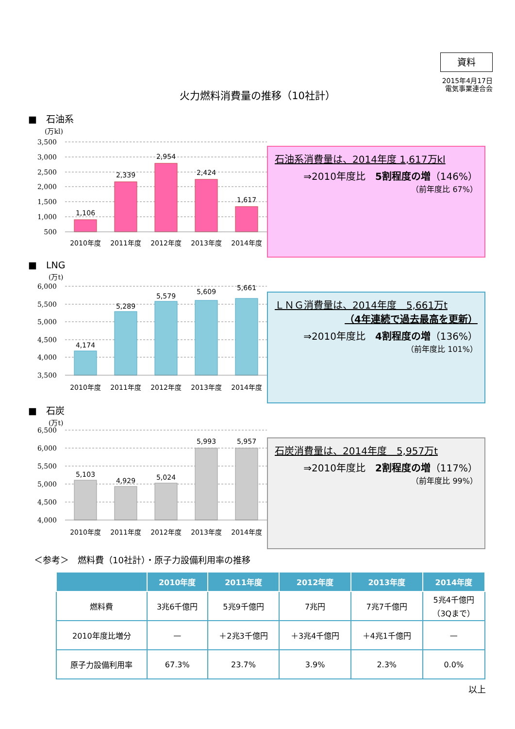資料
2015年4月17日
電気事業連合会
火力燃料消費量の推移（10社計）
■　石油系
(万kl)
3,500
3,000
2,500
2,000
1,500
1,000
500
1,106
2,339
2,954
2,424
1,617
2010年度
2011年度
2012年度
2013年度
2014年度
石油系消費量は、2014年度 1,617万kl
⇒2010年度比　5割程度の増（146%）
（前年度比 67%）
■　LNG
(万t)
6,000
5,500
5,000
4,500
4,000
3,500
4,174
5,289
5,579
5,609
5,661
2010年度
2011年度
2012年度
2013年度
2014年度
ＬＮＧ消費量は、2014年度　5,661万t
（4年連続で過去最高を更新）
⇒2010年度比　4割程度の増（136%）
（前年度比 101%）
■　石炭
(万t)
6,500
6,000
5,500
5,000
4,500
4,000
5,103
4,929
5,024
5,993
5,957
2010年度
2011年度
2012年度
2013年度
2014年度
石炭消費量は、2014年度　5,957万t
⇒2010年度比　2割程度の増（117%）
（前年度比 99%）
＜参考＞　燃料費（10社計）・原子力設備利用率の推移
| | 2010年度 | 2011年度 | 2012年度 | 2013年度 | 2014年度 |
| --- | --- | --- | --- | --- | --- |
| 燃料費 | 3兆6千億円 | 5兆9千億円 | 7兆円 | 7兆7千億円 | 5兆4千億円 （3Qまで） |
| 2010年度比増分 | — | ＋2兆3千億円 | ＋3兆4千億円 | ＋4兆1千億円 | — |
| 原子力設備利用率 | 67.3% | 23.7% | 3.9% | 2.3% | 0.0% |
以上